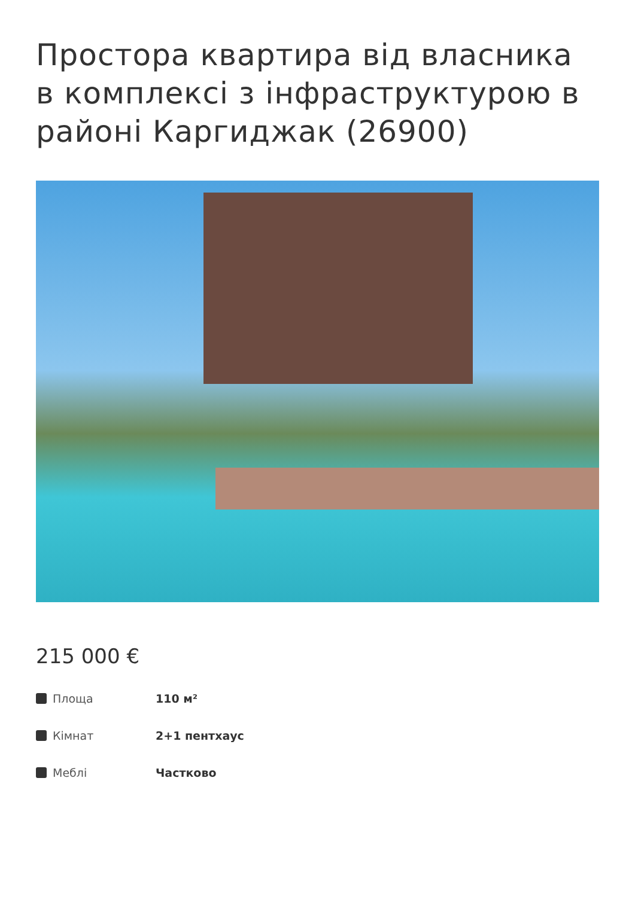Простора квартира від власника в комплексі з інфраструктурою в районі Каргиджак (26900)
215 000 €
| Площа | 110 м² |
| Кімнат | 2+1 пентхаус |
| Меблі | Частково |